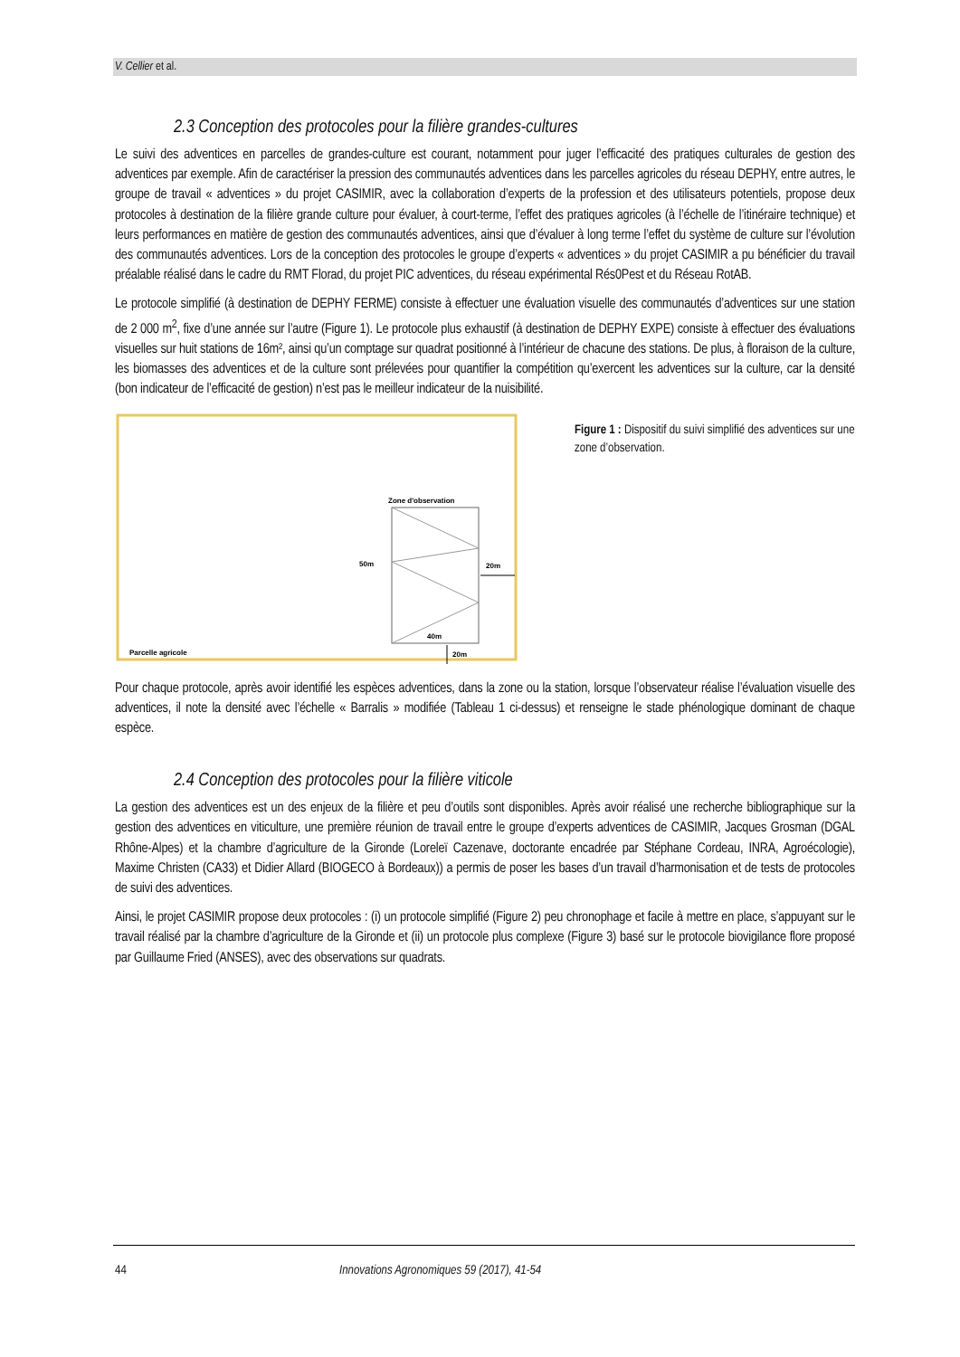V. Cellier et al.
2.3 Conception des protocoles pour la filière grandes-cultures
Le suivi des adventices en parcelles de grandes-culture est courant, notamment pour juger l’efficacité des pratiques culturales de gestion des adventices par exemple. Afin de caractériser la pression des communautés adventices dans les parcelles agricoles du réseau DEPHY, entre autres, le groupe de travail « adventices » du projet CASIMIR, avec la collaboration d’experts de la profession et des utilisateurs potentiels, propose deux protocoles à destination de la filière grande culture pour évaluer, à court-terme, l’effet des pratiques agricoles (à l’échelle de l’itinéraire technique) et leurs performances en matière de gestion des communautés adventices, ainsi que d’évaluer à long terme l’effet du système de culture sur l’évolution des communautés adventices. Lors de la conception des protocoles le groupe d’experts « adventices » du projet CASIMIR a pu bénéficier du travail préalable réalisé dans le cadre du RMT Florad, du projet PIC adventices, du réseau expérimental Rés0Pest et du Réseau RotAB.
Le protocole simplifié (à destination de DEPHY FERME) consiste à effectuer une évaluation visuelle des communautés d’adventices sur une station de 2 000 m<sup>2</sup>, fixe d’une année sur l’autre (Figure 1). Le protocole plus exhaustif (à destination de DEPHY EXPE) consiste à effectuer des évaluations visuelles sur huit stations de 16m², ainsi qu’un comptage sur quadrat positionné à l’intérieur de chacune des stations. De plus, à floraison de la culture, les biomasses des adventices et de la culture sont prélevées pour quantifier la compétition qu’exercent les adventices sur la culture, car la densité (bon indicateur de l’efficacité de gestion) n’est pas le meilleur indicateur de la nuisibilité.
Zone d'observation
50m
20m
40m
20m
Parcelle agricole
Figure 1 : Dispositif du suivi simplifié des adventices sur une zone d’observation.
Pour chaque protocole, après avoir identifié les espèces adventices, dans la zone ou la station, lorsque l’observateur réalise l’évaluation visuelle des adventices, il note la densité avec l’échelle « Barralis » modifiée (Tableau 1 ci-dessus) et renseigne le stade phénologique dominant de chaque espèce.
2.4 Conception des protocoles pour la filière viticole
La gestion des adventices est un des enjeux de la filière et peu d’outils sont disponibles. Après avoir réalisé une recherche bibliographique sur la gestion des adventices en viticulture, une première réunion de travail entre le groupe d’experts adventices de CASIMIR, Jacques Grosman (DGAL Rhône-Alpes) et la chambre d’agriculture de la Gironde (Loreleï Cazenave, doctorante encadrée par Stéphane Cordeau, INRA, Agroécologie), Maxime Christen (CA33) et Didier Allard (BIOGECO à Bordeaux)) a permis de poser les bases d’un travail d’harmonisation et de tests de protocoles de suivi des adventices.
Ainsi, le projet CASIMIR propose deux protocoles : (i) un protocole simplifié (Figure 2) peu chronophage et facile à mettre en place, s’appuyant sur le travail réalisé par la chambre d’agriculture de la Gironde et (ii) un protocole plus complexe (Figure 3) basé sur le protocole biovigilance flore proposé par Guillaume Fried (ANSES), avec des observations sur quadrats.
44 Innovations Agronomiques 59 (2017), 41-54